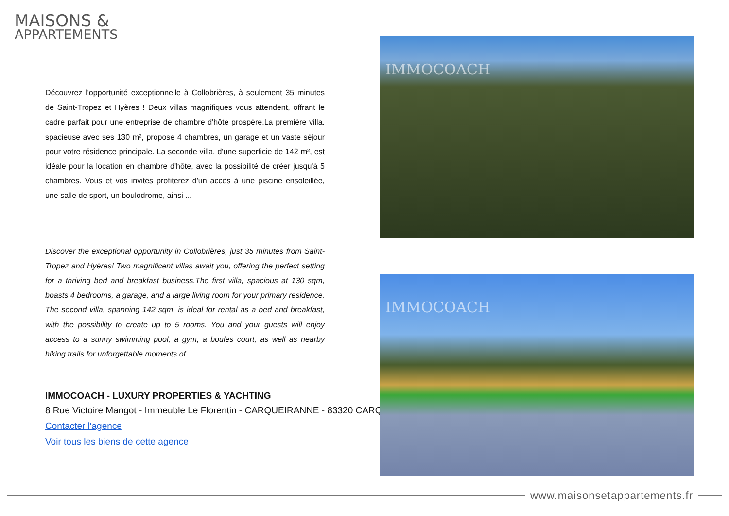MAISONS &
APPARTEMENTS
Découvrez l'opportunité exceptionnelle à Collobrières, à seulement 35 minutes de Saint-Tropez et Hyères ! Deux villas magnifiques vous attendent, offrant le cadre parfait pour une entreprise de chambre d'hôte prospère.La première villa, spacieuse avec ses 130 m², propose 4 chambres, un garage et un vaste séjour pour votre résidence principale. La seconde villa, d'une superficie de 142 m², est idéale pour la location en chambre d'hôte, avec la possibilité de créer jusqu'à 5 chambres. Vous et vos invités profiterez d'un accès à une piscine ensoleillée, une salle de sport, un boulodrome, ainsi ...
Discover the exceptional opportunity in Collobrières, just 35 minutes from Saint-Tropez and Hyères! Two magnificent villas await you, offering the perfect setting for a thriving bed and breakfast business.The first villa, spacious at 130 sqm, boasts 4 bedrooms, a garage, and a large living room for your primary residence. The second villa, spanning 142 sqm, is ideal for rental as a bed and breakfast, with the possibility to create up to 5 rooms. You and your guests will enjoy access to a sunny swimming pool, a gym, a boules court, as well as nearby hiking trails for unforgettable moments of ...
IMMOCOACH - LUXURY PROPERTIES & YACHTING
8 Rue Victoire Mangot - Immeuble Le Florentin - CARQUEIRANNE - 83320 CARQ
Contacter l'agence
Voir tous les biens de cette agence
IMMOCOACH
IMMOCOACH
www.maisonsetappartements.fr